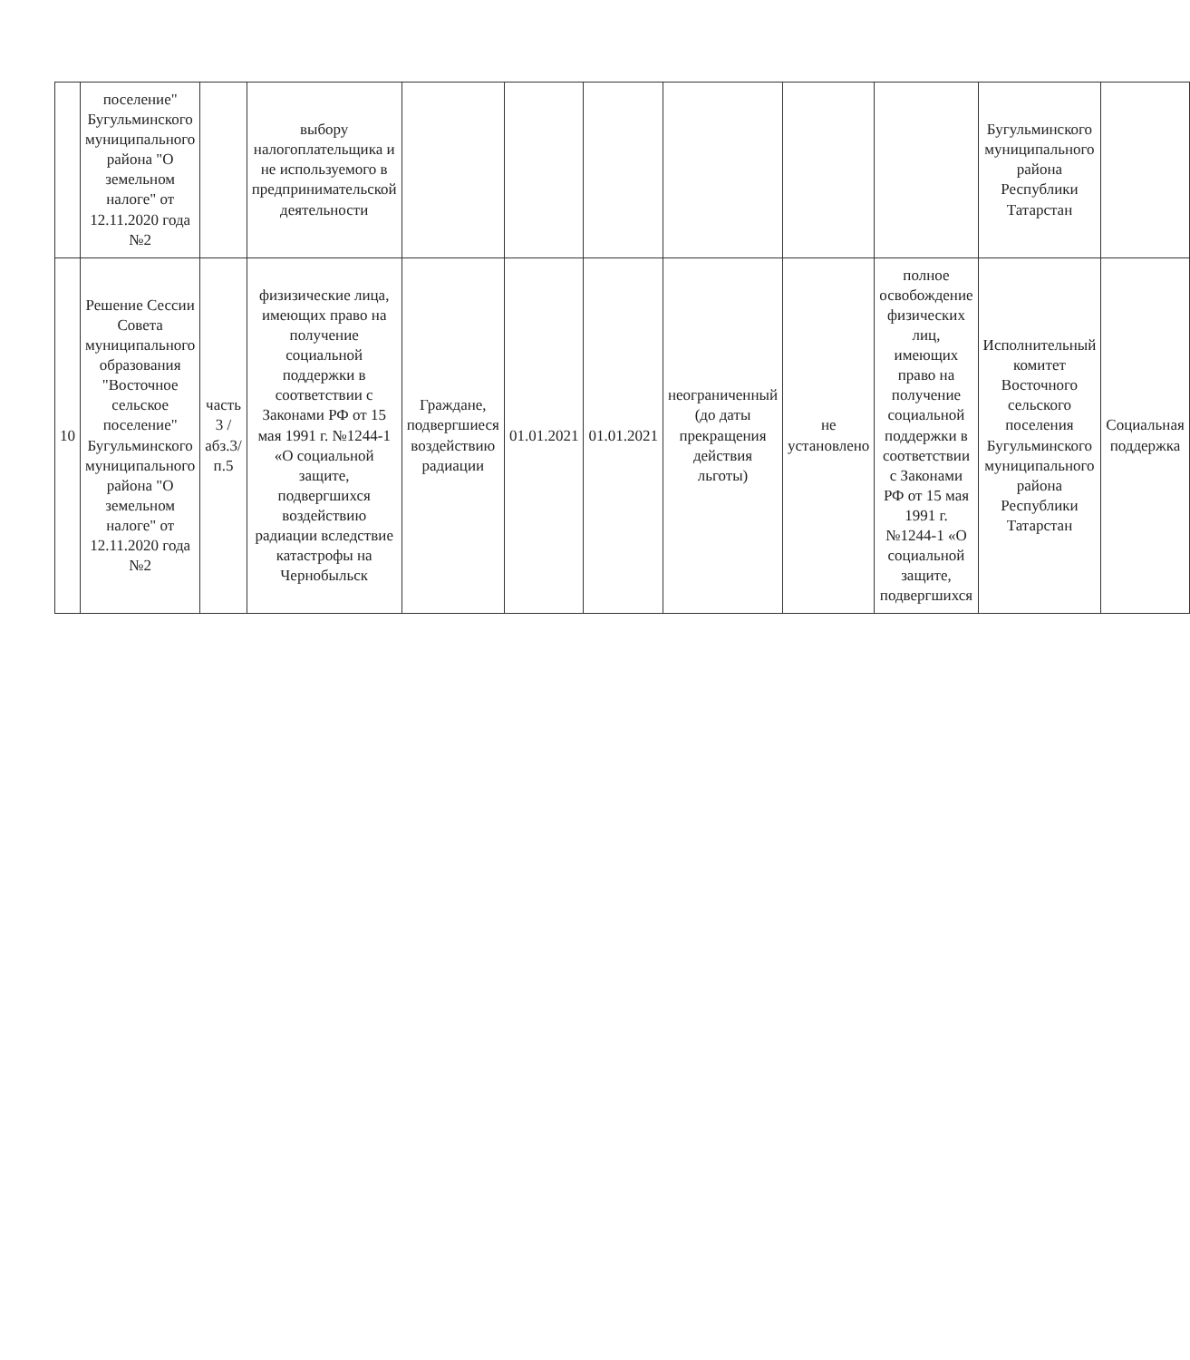| | поселение" Бугульминского муниципального района "О земельном налоге" от 12.11.2020 года №2 | | выбору налогоплательщика и не используемого в предпринимательской деятельности | | | | | | | Бугульминского муниципального района Республики Татарстан | |
| 10 | Решение Сессии Совета муниципального образования "Восточное сельское поселение" Бугульминского муниципального района "О земельном налоге" от 12.11.2020 года №2 | часть 3 /абз.3/п.5 | физизические лица, имеющих право на получение социальной поддержки в соответствии с Законами РФ от 15 мая 1991 г. №1244-1 «О социальной защите, подвергшихся воздействию радиации вследствие катастрофы на Чернобыльск | Граждане, подвергшиеся воздействию радиации | 01.01.2021 | 01.01.2021 | неограниченный (до даты прекращения действия льготы) | не установлено | полное освобождение физических лиц, имеющих право на получение социальной поддержки в соответствии с Законами РФ от 15 мая 1991 г. №1244-1 «О социальной защите, подвергшихся | Исполнительный комитет Восточного сельского поселения Бугульминского муниципального района Республики Татарстан | Социальная поддержка |